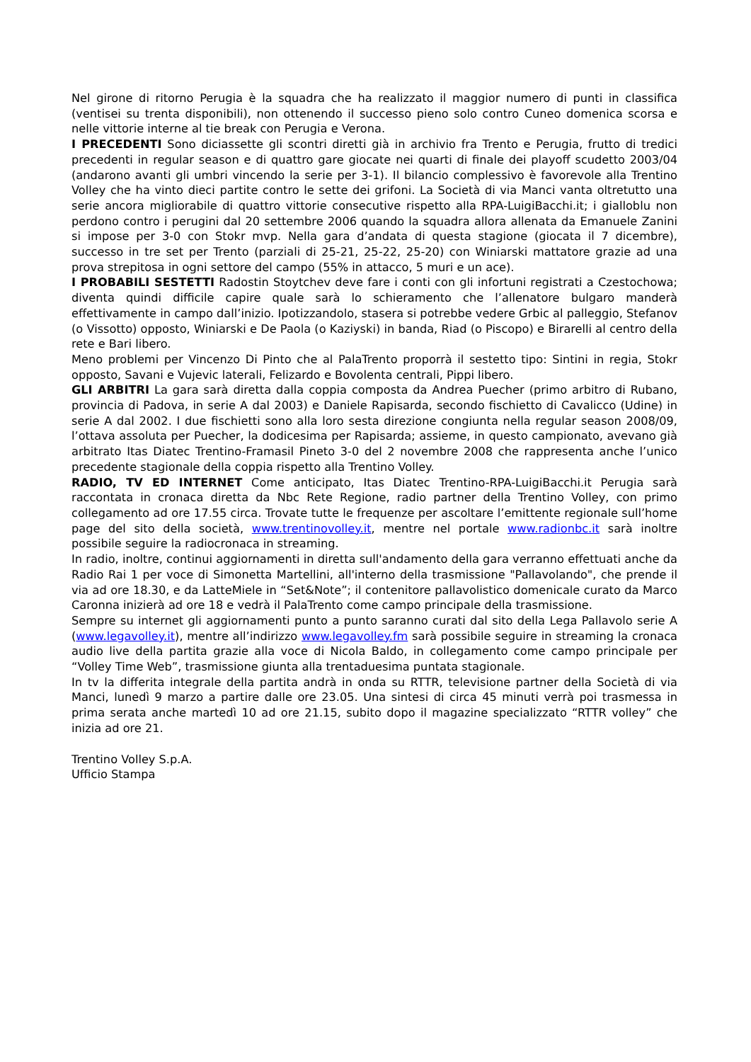Nel girone di ritorno Perugia è la squadra che ha realizzato il maggior numero di punti in classifica (ventisei su trenta disponibili), non ottenendo il successo pieno solo contro Cuneo domenica scorsa e nelle vittorie interne al tie break con Perugia e Verona.
I PRECEDENTI Sono diciassette gli scontri diretti già in archivio fra Trento e Perugia, frutto di tredici precedenti in regular season e di quattro gare giocate nei quarti di finale dei playoff scudetto 2003/04 (andarono avanti gli umbri vincendo la serie per 3-1). Il bilancio complessivo è favorevole alla Trentino Volley che ha vinto dieci partite contro le sette dei grifoni. La Società di via Manci vanta oltretutto una serie ancora migliorabile di quattro vittorie consecutive rispetto alla RPA-LuigiBacchi.it; i gialloblu non perdono contro i perugini dal 20 settembre 2006 quando la squadra allora allenata da Emanuele Zanini si impose per 3-0 con Stokr mvp. Nella gara d’andata di questa stagione (giocata il 7 dicembre), successo in tre set per Trento (parziali di 25-21, 25-22, 25-20) con Winiarski mattatore grazie ad una prova strepitosa in ogni settore del campo (55% in attacco, 5 muri e un ace).
I PROBABILI SESTETTI Radostin Stoytchev deve fare i conti con gli infortuni registrati a Czestochowa; diventa quindi difficile capire quale sarà lo schieramento che l’allenatore bulgaro manderà effettivamente in campo dall’inizio. Ipotizzandolo, stasera si potrebbe vedere Grbic al palleggio, Stefanov (o Vissotto) opposto, Winiarski e De Paola (o Kaziyski) in banda, Riad (o Piscopo) e Birarelli al centro della rete e Bari libero.
Meno problemi per Vincenzo Di Pinto che al PalaTrento proporrà il sestetto tipo: Sintini in regia, Stokr opposto, Savani e Vujevic laterali, Felizardo e Bovolenta centrali, Pippi libero.
GLI ARBITRI La gara sarà diretta dalla coppia composta da Andrea Puecher (primo arbitro di Rubano, provincia di Padova, in serie A dal 2003) e Daniele Rapisarda, secondo fischietto di Cavalicco (Udine) in serie A dal 2002. I due fischietti sono alla loro sesta direzione congiunta nella regular season 2008/09, l’ottava assoluta per Puecher, la dodicesima per Rapisarda; assieme, in questo campionato, avevano già arbitrato Itas Diatec Trentino-Framasil Pineto 3-0 del 2 novembre 2008 che rappresenta anche l’unico precedente stagionale della coppia rispetto alla Trentino Volley.
RADIO, TV ED INTERNET Come anticipato, Itas Diatec Trentino-RPA-LuigiBacchi.it Perugia sarà raccontata in cronaca diretta da Nbc Rete Regione, radio partner della Trentino Volley, con primo collegamento ad ore 17.55 circa. Trovate tutte le frequenze per ascoltare l’emittente regionale sull’home page del sito della società, www.trentinovolley.it, mentre nel portale www.radionbc.it sarà inoltre possibile seguire la radiocronaca in streaming.
In radio, inoltre, continui aggiornamenti in diretta sull'andamento della gara verranno effettuati anche da Radio Rai 1 per voce di Simonetta Martellini, all'interno della trasmissione "Pallavolando", che prende il via ad ore 18.30, e da LatteMiele in “Set&Note”; il contenitore pallavolistico domenicale curato da Marco Caronna inizierà ad ore 18 e vedrà il PalaTrento come campo principale della trasmissione.
Sempre su internet gli aggiornamenti punto a punto saranno curati dal sito della Lega Pallavolo serie A (www.legavolley.it), mentre all’indirizzo www.legavolley.fm sarà possibile seguire in streaming la cronaca audio live della partita grazie alla voce di Nicola Baldo, in collegamento come campo principale per “Volley Time Web”, trasmissione giunta alla trentaduesima puntata stagionale.
In tv la differita integrale della partita andrà in onda su RTTR, televisione partner della Società di via Manci, lunedì 9 marzo a partire dalle ore 23.05. Una sintesi di circa 45 minuti verrà poi trasmessa in prima serata anche martedì 10 ad ore 21.15, subito dopo il magazine specializzato “RTTR volley” che inizia ad ore 21.
Trentino Volley S.p.A.
Ufficio Stampa